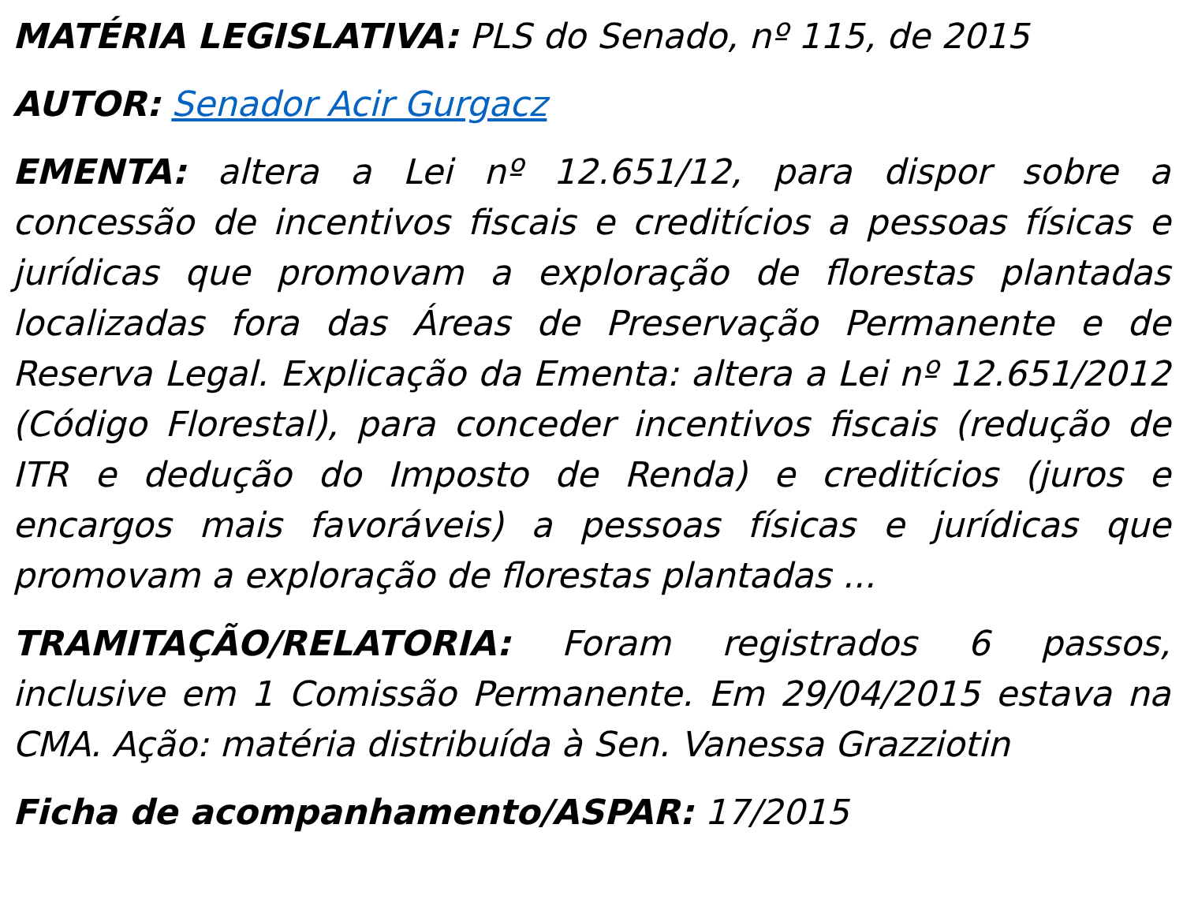MATÉRIA LEGISLATIVA: PLS do Senado, nº 115, de 2015
AUTOR: Senador Acir Gurgacz
EMENTA: altera a Lei nº 12.651/12, para dispor sobre a concessão de incentivos fiscais e creditícios a pessoas físicas e jurídicas que promovam a exploração de florestas plantadas localizadas fora das Áreas de Preservação Permanente e de Reserva Legal. Explicação da Ementa: altera a Lei nº 12.651/2012 (Código Florestal), para conceder incentivos fiscais (redução de ITR e dedução do Imposto de Renda) e creditícios (juros e encargos mais favoráveis) a pessoas físicas e jurídicas que promovam a exploração de florestas plantadas ...
TRAMITAÇÃO/RELATORIA: Foram registrados 6 passos, inclusive em 1 Comissão Permanente. Em 29/04/2015 estava na CMA. Ação: matéria distribuída à Sen. Vanessa Grazziotin
Ficha de acompanhamento/ASPAR: 17/2015